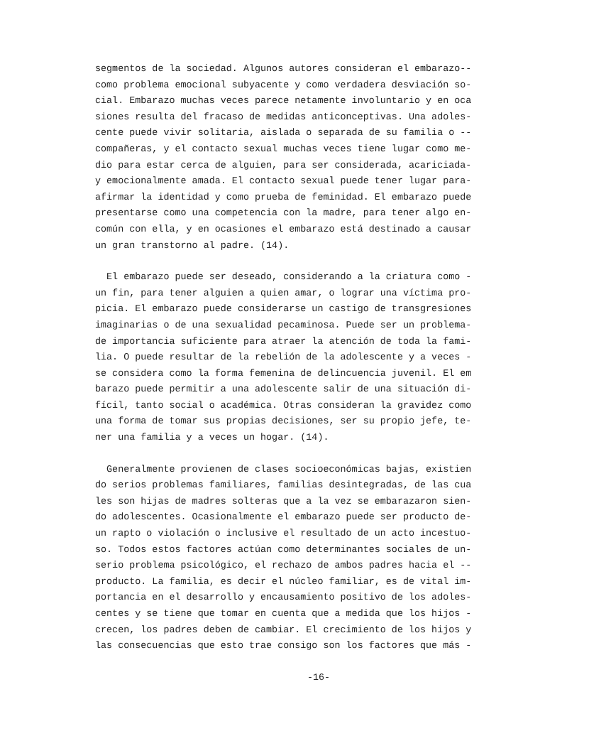segmentos de la sociedad. Algunos autores consideran el embarazo-- como problema emocional subyacente y como verdadera desviación so- cial. Embarazo muchas veces parece netamente involuntario y en oca siones resulta del fracaso de medidas anticonceptivas. Una adoles- cente puede vivir solitaria, aislada o separada de su familia o -- compañeras, y el contacto sexual muchas veces tiene lugar como me- dio para estar cerca de alguien, para ser considerada, acariciada- y emocionalmente amada. El contacto sexual puede tener lugar para- afirmar la identidad y como prueba de feminidad. El embarazo puede presentarse como una competencia con la madre, para tener algo en- común con ella, y en ocasiones el embarazo está destinado a causar un gran transtorno al padre. (14).
El embarazo puede ser deseado, considerando a la criatura como - un fin, para tener alguien a quien amar, o lograr una víctima pro- picia. El embarazo puede considerarse un castigo de transgresiones imaginarias o de una sexualidad pecaminosa. Puede ser un problema- de importancia suficiente para atraer la atención de toda la fami- lia. O puede resultar de la rebelión de la adolescente y a veces - se considera como la forma femenina de delincuencia juvenil. El em barazo puede permitir a una adolescente salir de una situación di- fícil, tanto social o académica. Otras consideran la gravidez como una forma de tomar sus propias decisiones, ser su propio jefe, te- ner una familia y a veces un hogar. (14).
Generalmente provienen de clases socioeconómicas bajas, existien do serios problemas familiares, familias desintegradas, de las cua les son hijas de madres solteras que a la vez se embarazaron sien- do adolescentes. Ocasionalmente el embarazo puede ser producto de- un rapto o violación o inclusive el resultado de un acto incestuo- so. Todos estos factores actúan como determinantes sociales de un- serio problema psicológico, el rechazo de ambos padres hacia el -- producto. La familia, es decir el núcleo familiar, es de vital im- portancia en el desarrollo y encausamiento positivo de los adoles- centes y se tiene que tomar en cuenta que a medida que los hijos - crecen, los padres deben de cambiar. El crecimiento de los hijos y las consecuencias que esto trae consigo son los factores que más -
-16-